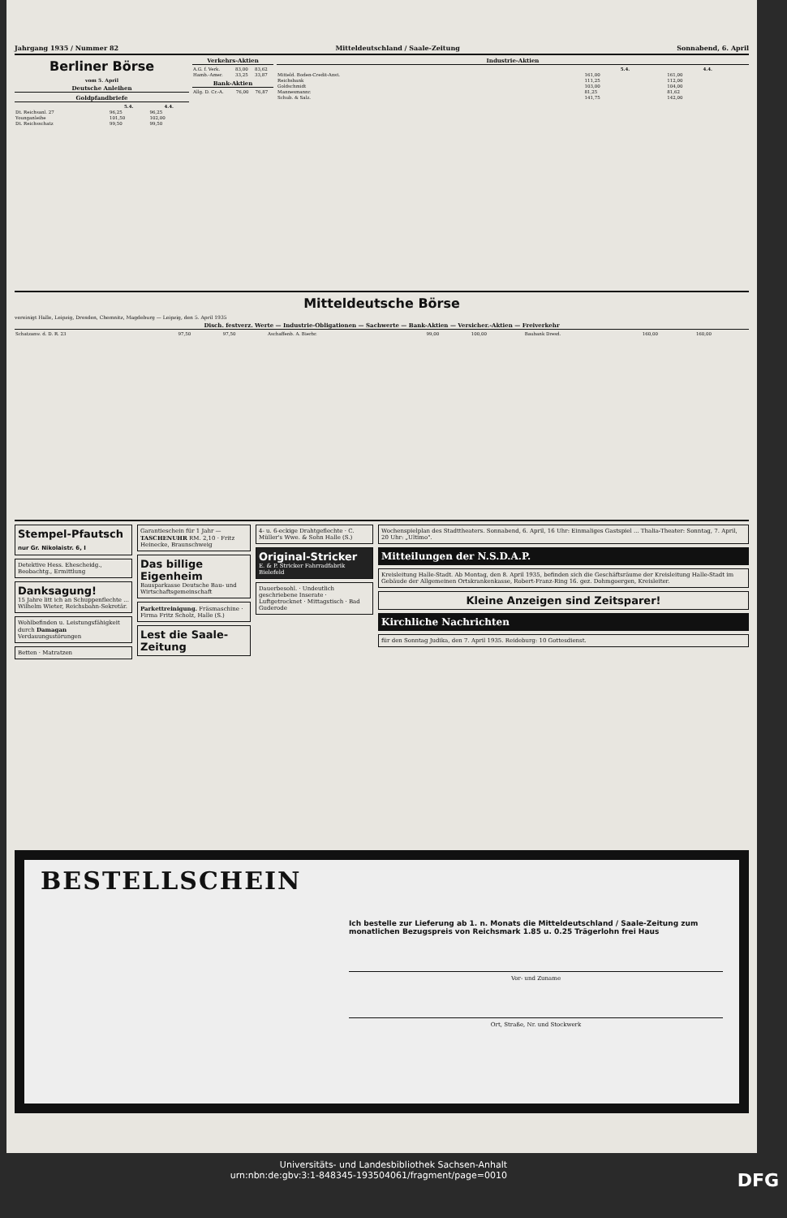Jahrgang 1935 / Nummer 82 Mitteldeutschland / Saale-Zeitung Sonnabend, 6. April
Berliner Börse
vom 5. April
Deutsche Anleihen
Goldpfandbriefe
| | 5.4. | 4.4. |
| --- | --- | --- |
| Dt. Reichsanl. 27 | 96,25 | 96,25 |
| Younganleihe | 101,50 | 102,00 |
| Dt. Reichsschatz | 99,50 | 99,50 |
Verkehrs-Aktien
| A.G. f. Verk. | 83,00 | 83,62 |
| Hamb.-Amer. | 33,25 | 33,87 |
Bank-Aktien
| Allg. D. Cr.-A. | 76,00 | 76,87 |
Industrie-Aktien
| | 5.4. | 4.4. |
| --- | --- | --- |
| Mitteld. Boden-Credit-Anst. | 161,00 | 161,00 |
| Reichsbank | 111,25 | 112,00 |
| Goldschmidt | 103,00 | 104,00 |
| Mannesmannr. | 81,25 | 81,62 |
| Schub. & Salz. | 141,75 | 142,00 |
Mitteldeutsche Börse
vereinigt Halle, Leipzig, Dresden, Chemnitz, Magdeburg — Leipzig, den 5. April 1935
Disch. festverz. Werte — Industrie-Obligationen — Sachwerte — Bank-Aktien — Versicher.-Aktien — Freiverkehr
| Schatzanw. d. D. R. 23 | 97,50 | 97,50 | Aschaffenb. A. Bierbr. | 99,00 | 100,00 | Baubank Dresd. | 160,00 | 160,00 |
Stempel-Pfautsch
nur Gr. Nikolaistr. 6, I
Detektive Hess. Ehescheidg., Beobachtg., Ermittlung
Danksagung!
15 Jahre litt ich an Schuppenflechte ... Wilhelm Wieter, Reichsbahn-Sekretär.
Wohlbefinden u. Leistungsfähigkeit durch Damagan
Verdauungsstörungen
Betten · Matratzen
Garantieschein für 1 Jahr — TASCHENUHR RM. 2,10 · Fritz Heinecke, Braunschweig
Das billige Eigenheim
Bausparkasse Deutsche Bau- und Wirtschaftsgemeinschaft
Parkettreinigung. Fräsmaschine · Firma Fritz Scholz, Halle (S.)
Lest die Saale-Zeitung
4- u. 6-eckige Drahtgeflechte · C. Müller's Wwe. & Sohn Halle (S.)
Original-Stricker
E. & P. Stricker Fahrradfabrik Bielefeld
Dauerbesohl. · Undeutlich geschriebene Inserate · Luftgetrocknet · Mittagstisch · Bad Guderode
Wochenspielplan des Stadttheaters. Sonnabend, 6. April, 16 Uhr: Einmaliges Gastspiel ... Thalia-Theater: Sonntag, 7. April, 20 Uhr: „Ultimo".
Mitteilungen der N.S.D.A.P.
Kreisleitung Halle-Stadt. Ab Montag, den 8. April 1935, befinden sich die Geschäftsräume der Kreisleitung Halle-Stadt im Gebäude der Allgemeinen Ortskrankenkasse, Robert-Franz-Ring 16. gez. Dohmgoergen, Kreisleiter.
Kleine Anzeigen sind Zeitsparer!
Kirchliche Nachrichten
für den Sonntag Judika, den 7. April 1935. Reideburg: 10 Gottesdienst.
BESTELLSCHEIN
Ich bestelle zur Lieferung ab 1. n. Monats die Mitteldeutschland / Saale-Zeitung zum monatlichen Bezugspreis von Reichsmark 1.85 u. 0.25 Trägerlohn frei Haus
Vor- und Zuname
Ort, Straße, Nr. und Stockwerk
Universitäts- und Landesbibliothek Sachsen-Anhalt
urn:nbn:de:gbv:3:1-848345-193504061/fragment/page=0010 DFG